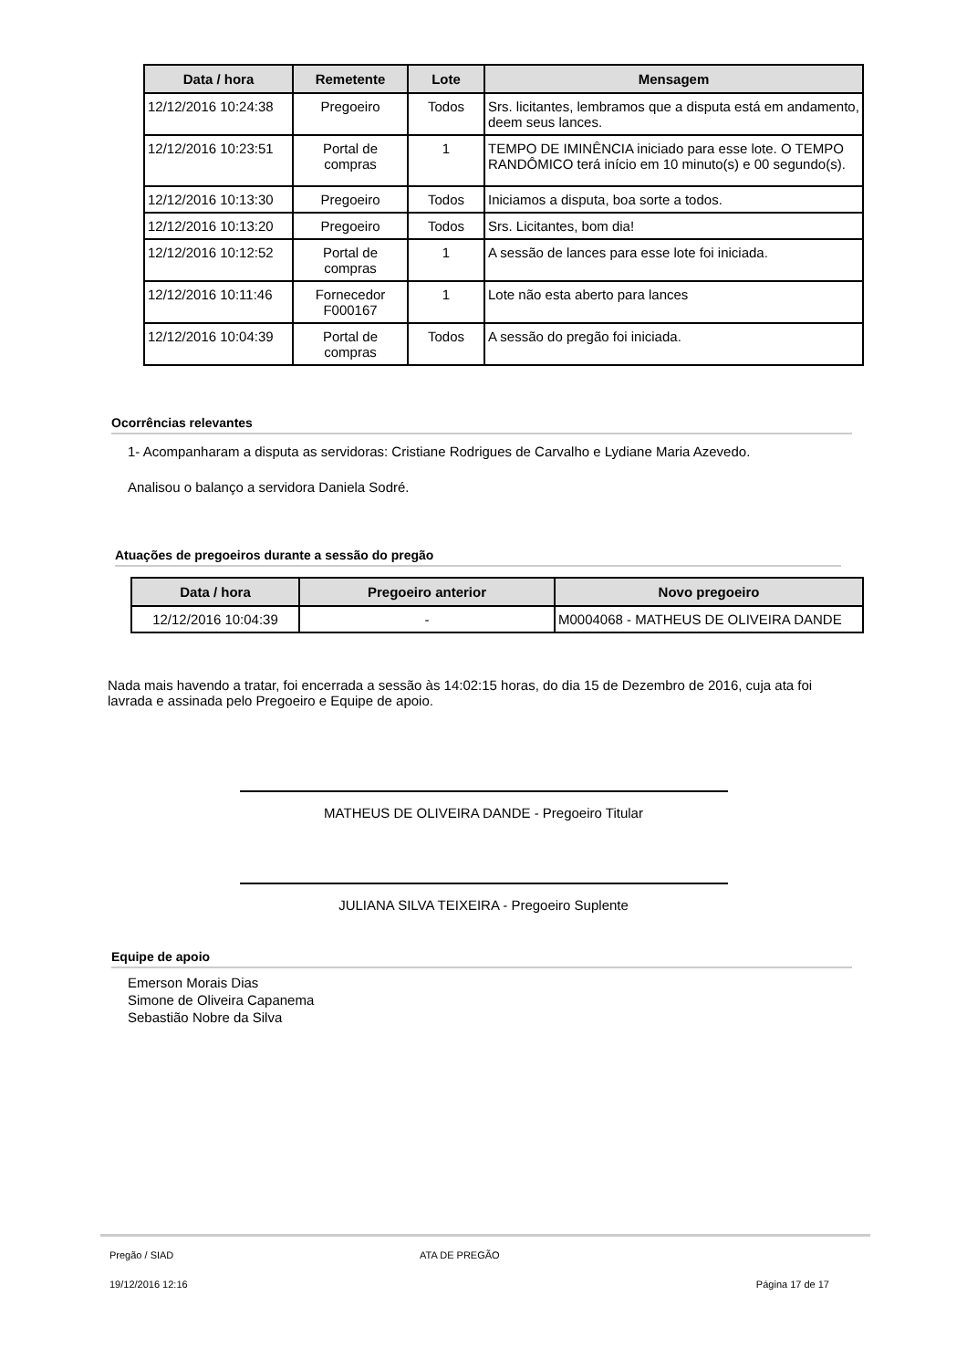| Data / hora | Remetente | Lote | Mensagem |
| --- | --- | --- | --- |
| 12/12/2016 10:24:38 | Pregoeiro | Todos | Srs. licitantes, lembramos que a disputa está em andamento, deem seus lances. |
| 12/12/2016 10:23:51 | Portal de compras | 1 | TEMPO DE IMINÊNCIA iniciado para esse lote. O TEMPO RANDÔMICO terá início em 10 minuto(s) e 00 segundo(s). |
| 12/12/2016 10:13:30 | Pregoeiro | Todos | Iniciamos a disputa, boa sorte a todos. |
| 12/12/2016 10:13:20 | Pregoeiro | Todos | Srs. Licitantes, bom dia! |
| 12/12/2016 10:12:52 | Portal de compras | 1 | A sessão de lances para esse lote foi iniciada. |
| 12/12/2016 10:11:46 | Fornecedor F000167 | 1 | Lote não esta aberto para lances |
| 12/12/2016 10:04:39 | Portal de compras | Todos | A sessão do pregão foi iniciada. |
Ocorrências relevantes
1- Acompanharam a disputa as servidoras: Cristiane Rodrigues de Carvalho e Lydiane Maria Azevedo.
Analisou o balanço a servidora Daniela Sodré.
Atuações de pregoeiros durante a sessão do pregão
| Data / hora | Pregoeiro anterior | Novo pregoeiro |
| --- | --- | --- |
| 12/12/2016 10:04:39 | - | M0004068 - MATHEUS DE OLIVEIRA DANDE |
Nada mais havendo a tratar, foi encerrada a sessão às 14:02:15 horas, do dia 15 de Dezembro de 2016, cuja ata foi lavrada e assinada pelo Pregoeiro e Equipe de apoio.
MATHEUS DE OLIVEIRA DANDE - Pregoeiro Titular
JULIANA SILVA TEIXEIRA - Pregoeiro Suplente
Equipe de apoio
Emerson Morais Dias
Simone de Oliveira Capanema
Sebastião Nobre da Silva
Pregão / SIAD ATA DE PREGÃO
19/12/2016 12:16 Página 17 de 17